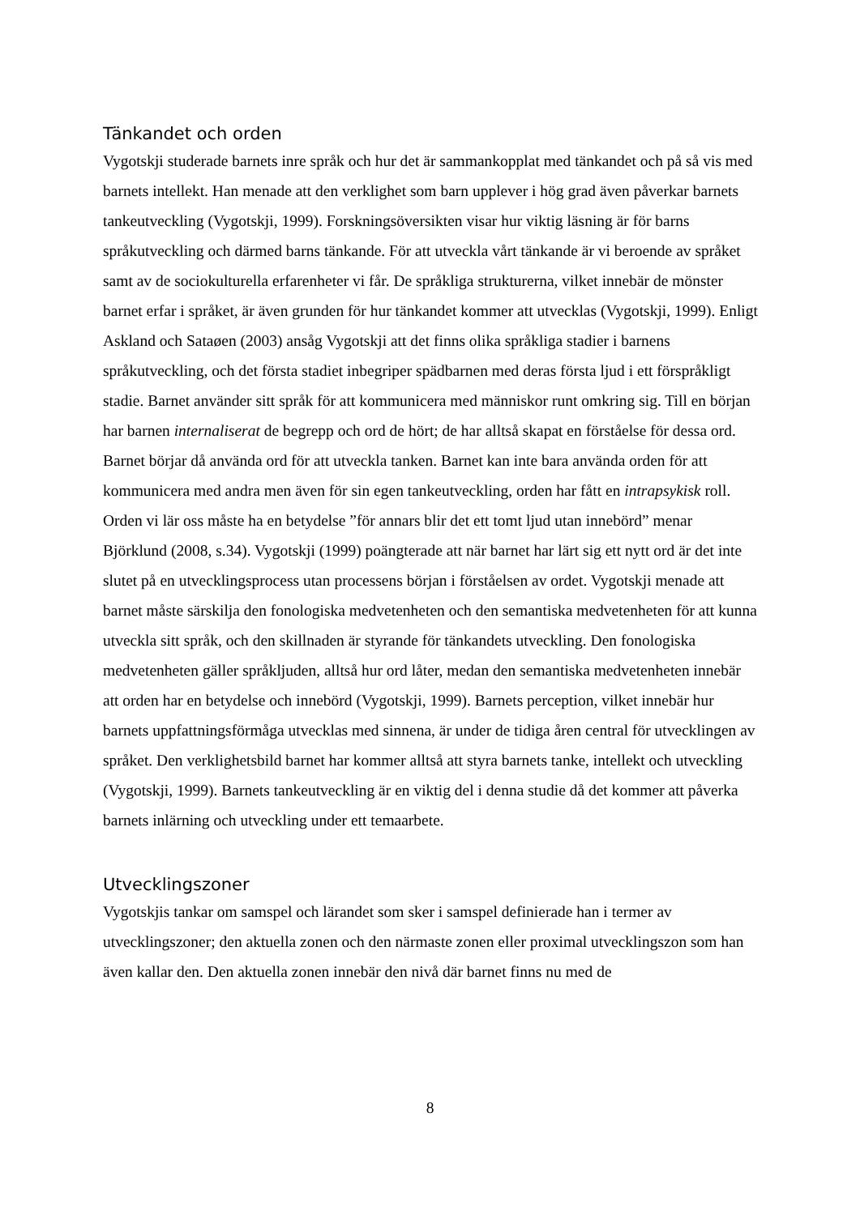Tänkandet och orden
Vygotskji studerade barnets inre språk och hur det är sammankopplat med tänkandet och på så vis med barnets intellekt. Han menade att den verklighet som barn upplever i hög grad även påverkar barnets tankeutveckling (Vygotskji, 1999). Forskningsöversikten visar hur viktig läsning är för barns språkutveckling och därmed barns tänkande. För att utveckla vårt tänkande är vi beroende av språket samt av de sociokulturella erfarenheter vi får. De språkliga strukturerna, vilket innebär de mönster barnet erfar i språket, är även grunden för hur tänkandet kommer att utvecklas (Vygotskji, 1999). Enligt Askland och Sataøen (2003) ansåg Vygotskji att det finns olika språkliga stadier i barnens språkutveckling, och det första stadiet inbegriper spädbarnen med deras första ljud i ett förspråkligt stadie. Barnet använder sitt språk för att kommunicera med människor runt omkring sig. Till en början har barnen internaliserat de begrepp och ord de hört; de har alltså skapat en förståelse för dessa ord. Barnet börjar då använda ord för att utveckla tanken. Barnet kan inte bara använda orden för att kommunicera med andra men även för sin egen tankeutveckling, orden har fått en intrapsykisk roll. Orden vi lär oss måste ha en betydelse ”för annars blir det ett tomt ljud utan innebörd” menar Björklund (2008, s.34). Vygotskji (1999) poängterade att när barnet har lärt sig ett nytt ord är det inte slutet på en utvecklingsprocess utan processens början i förståelsen av ordet. Vygotskji menade att barnet måste särskilja den fonologiska medvetenheten och den semantiska medvetenheten för att kunna utveckla sitt språk, och den skillnaden är styrande för tänkandets utveckling. Den fonologiska medvetenheten gäller språkljuden, alltså hur ord låter, medan den semantiska medvetenheten innebär att orden har en betydelse och innebörd (Vygotskji, 1999). Barnets perception, vilket innebär hur barnets uppfattningsförmåga utvecklas med sinnena, är under de tidiga åren central för utvecklingen av språket. Den verklighetsbild barnet har kommer alltså att styra barnets tanke, intellekt och utveckling (Vygotskji, 1999). Barnets tankeutveckling är en viktig del i denna studie då det kommer att påverka barnets inlärning och utveckling under ett temaarbete.
Utvecklingszoner
Vygotskjis tankar om samspel och lärandet som sker i samspel definierade han i termer av utvecklingszoner; den aktuella zonen och den närmaste zonen eller proximal utvecklingszon som han även kallar den. Den aktuella zonen innebär den nivå där barnet finns nu med de
8